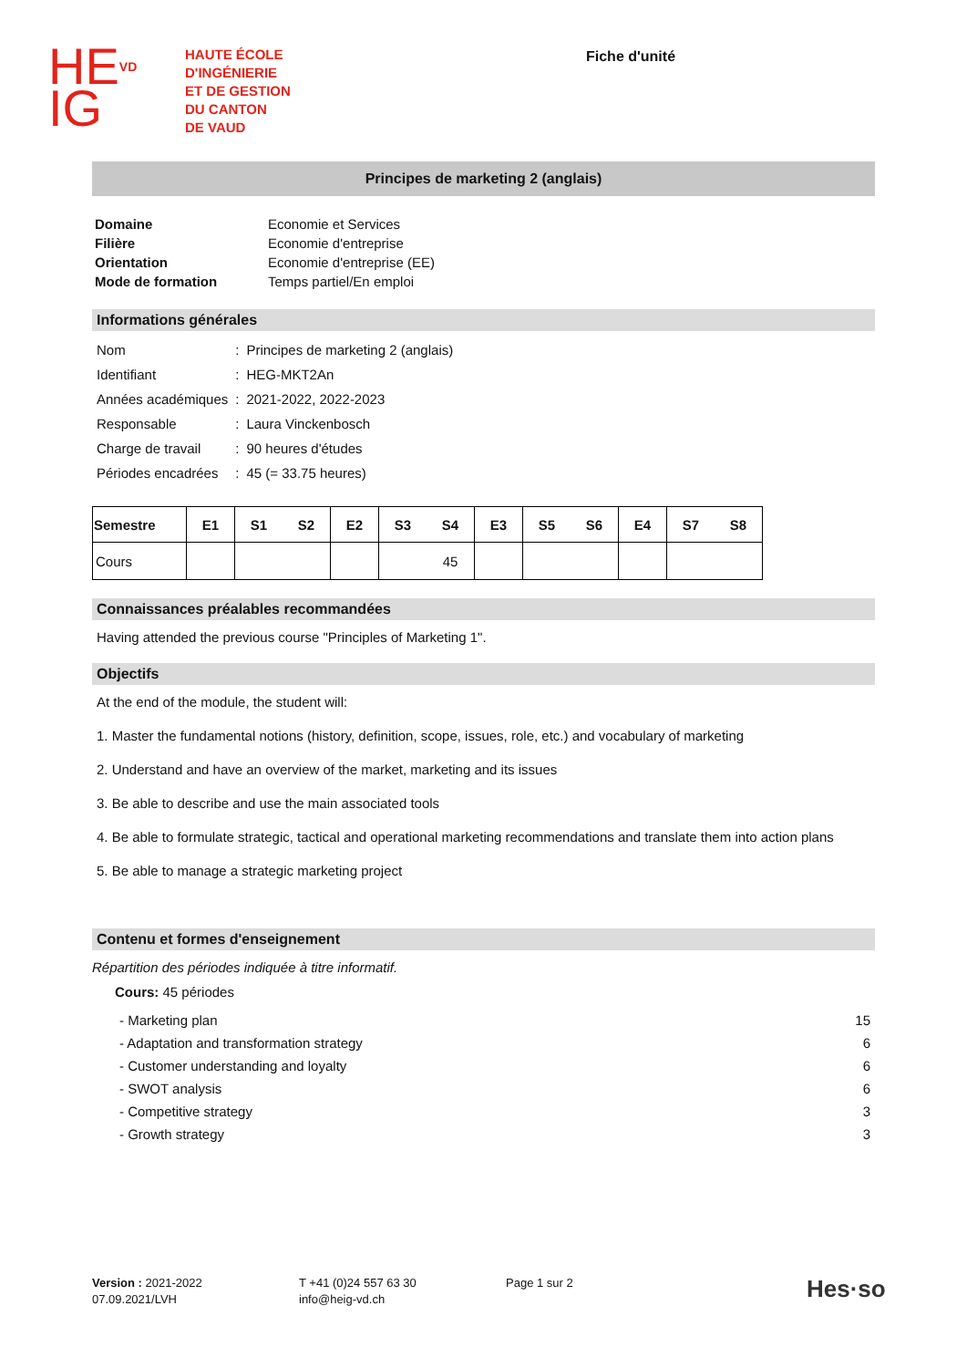HE<sup>VD</sup>
IG
HAUTE ÉCOLE
D'INGÉNIERIE
ET DE GESTION
DU CANTON
DE VAUD
Fiche d'unité
Principes de marketing 2 (anglais)
| Domaine | Economie et Services |
| Filière | Economie d'entreprise |
| Orientation | Economie d'entreprise (EE) |
| Mode de formation | Temps partiel/En emploi |
Informations générales
| Nom | : | Principes de marketing 2 (anglais) |
| Identifiant | : | HEG-MKT2An |
| Années académiques | : | 2021-2022, 2022-2023 |
| Responsable | : | Laura Vinckenbosch |
| Charge de travail | : | 90 heures d'études |
| Périodes encadrées | : | 45 (= 33.75 heures) |
| Semestre | E1 | S1 | S2 | E2 | S3 | S4 | E3 | S5 | S6 | E4 | S7 | S8 |
| --- | --- | --- | --- | --- | --- | --- | --- | --- | --- | --- | --- | --- |
| Cours | | | | | | 45 | | | | | | |
Connaissances préalables recommandées
Having attended the previous course "Principles of Marketing 1".
Objectifs
At the end of the module, the student will:
1. Master the fundamental notions (history, definition, scope, issues, role, etc.) and vocabulary of marketing
2. Understand and have an overview of the market, marketing and its issues
3. Be able to describe and use the main associated tools
4. Be able to formulate strategic, tactical and operational marketing recommendations and translate them into action plans
5. Be able to manage a strategic marketing project
Contenu et formes d'enseignement
Répartition des périodes indiquée à titre informatif.
Cours: 45 périodes
- Marketing plan 15
- Adaptation and transformation strategy 6
- Customer understanding and loyalty 6
- SWOT analysis 6
- Competitive strategy 3
- Growth strategy 3
Version : 2021-2022
07.09.2021/LVH
T +41 (0)24 557 63 30
info@heig-vd.ch
Page 1 sur 2
Hes·so